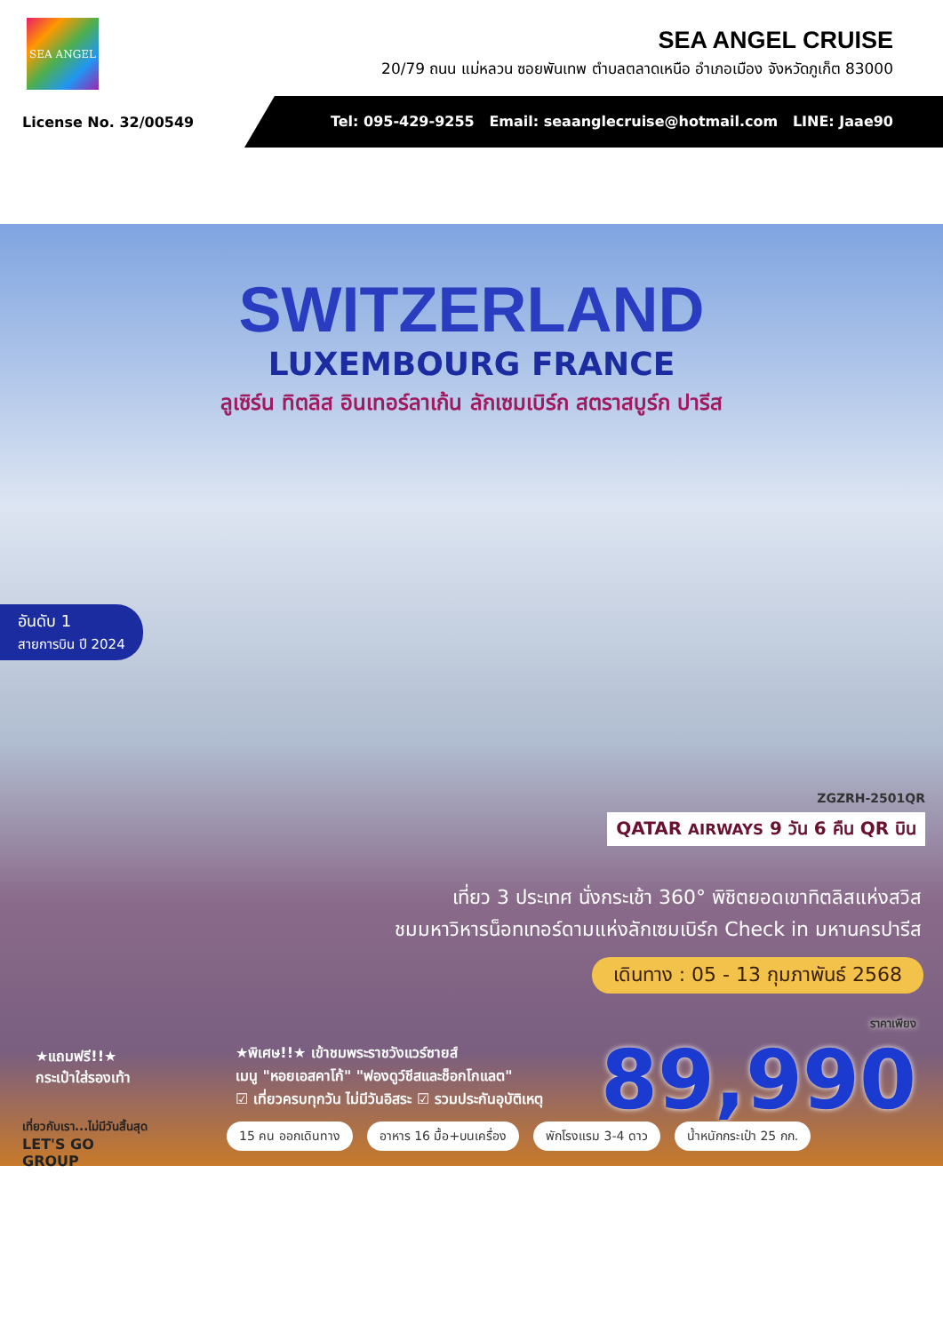SEA ANGEL
SEA ANGEL CRUISE
20/79 ถนน แม่หลวน ซอยพันเทพ ตำบลตลาดเหนือ อำเภอเมือง จังหวัดภูเก็ต 83000
License No. 32/00549
Tel: 095-429-9255 Email: seaanglecruise@hotmail.com LINE: Jaae90
SWITZERLAND
LUXEMBOURG FRANCE
ลูเซิร์น ทิตลิส อินเทอร์ลาเก้น ลักเซมเบิร์ก สตราสบูร์ก ปารีส
อันดับ 1
สายการบิน ปี 2024
ZGZRH-2501QR
QATAR AIRWAYS 9 วัน 6 คืน QR บิน
เที่ยว 3 ประเทศ นั่งกระเช้า 360° พิชิตยอดเขาทิตลิสแห่งสวิส
ชมมหาวิหารน็อทเทอร์ดามแห่งลักเซมเบิร์ก Check in มหานครปารีส
เดินทาง : 05 - 13 กุมภาพันธ์ 2568
ราคาเพียง
89,990
★แถมฟรี!!★
กระเป๋าใส่รองเท้า
★พิเศษ!!★ เข้าชมพระราชวังแวร์ซายส์
เมนู "หอยเอสคาโก้" "ฟองดูว์ชีสและช็อกโกแลต"
☑ เที่ยวครบทุกวัน ไม่มีวันอิสระ ☑ รวมประกันอุบัติเหตุ
เที่ยวกับเรา...ไม่มีวันสิ้นสุด
LET'S GO
GROUP
15 คน ออกเดินทาง อาหาร 16 มื้อ+บนเครื่อง พักโรงแรม 3-4 ดาว น้ำหนักกระเป๋า 25 กก.